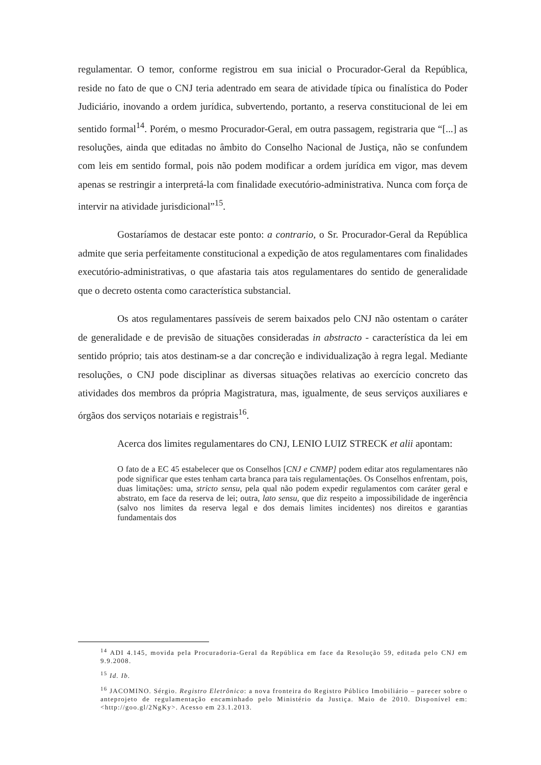regulamentar. O temor, conforme registrou em sua inicial o Procurador-Geral da República, reside no fato de que o CNJ teria adentrado em seara de atividade típica ou finalística do Poder Judiciário, inovando a ordem jurídica, subvertendo, portanto, a reserva constitucional de lei em sentido formal<sup>14</sup>. Porém, o mesmo Procurador-Geral, em outra passagem, registraria que “[...] as resoluções, ainda que editadas no âmbito do Conselho Nacional de Justiça, não se confundem com leis em sentido formal, pois não podem modificar a ordem jurídica em vigor, mas devem apenas se restringir a interpretá-la com finalidade executório-administrativa. Nunca com força de intervir na atividade jurisdicional”<sup>15</sup>.
Gostaríamos de destacar este ponto: a contrario, o Sr. Procurador-Geral da República admite que seria perfeitamente constitucional a expedição de atos regulamentares com finalidades executório-administrativas, o que afastaria tais atos regulamentares do sentido de generalidade que o decreto ostenta como característica substancial.
Os atos regulamentares passíveis de serem baixados pelo CNJ não ostentam o caráter de generalidade e de previsão de situações consideradas in abstracto - característica da lei em sentido próprio; tais atos destinam-se a dar concreção e individualização à regra legal. Mediante resoluções, o CNJ pode disciplinar as diversas situações relativas ao exercício concreto das atividades dos membros da própria Magistratura, mas, igualmente, de seus serviços auxiliares e órgãos dos serviços notariais e registrais<sup>16</sup>.
Acerca dos limites regulamentares do CNJ, LENIO LUIZ STRECK et alii apontam:
O fato de a EC 45 estabelecer que os Conselhos [CNJ e CNMP] podem editar atos regulamentares não pode significar que estes tenham carta branca para tais regulamentações. Os Conselhos enfrentam, pois, duas limitações: uma, stricto sensu, pela qual não podem expedir regulamentos com caráter geral e abstrato, em face da reserva de lei; outra, lato sensu, que diz respeito a impossibilidade de ingerência (salvo nos limites da reserva legal e dos demais limites incidentes) nos direitos e garantias fundamentais dos
<sup>14</sup> ADI 4.145, movida pela Procuradoria-Geral da República em face da Resolução 59, editada pelo CNJ em 9.9.2008.
<sup>15</sup> Id. Ib.
<sup>16</sup> JACOMINO. Sérgio. Registro Eletrônico: a nova fronteira do Registro Público Imobiliário – parecer sobre o anteprojeto de regulamentação encaminhado pelo Ministério da Justiça. Maio de 2010. Disponível em: <http://goo.gl/2NgKy>. Acesso em 23.1.2013.